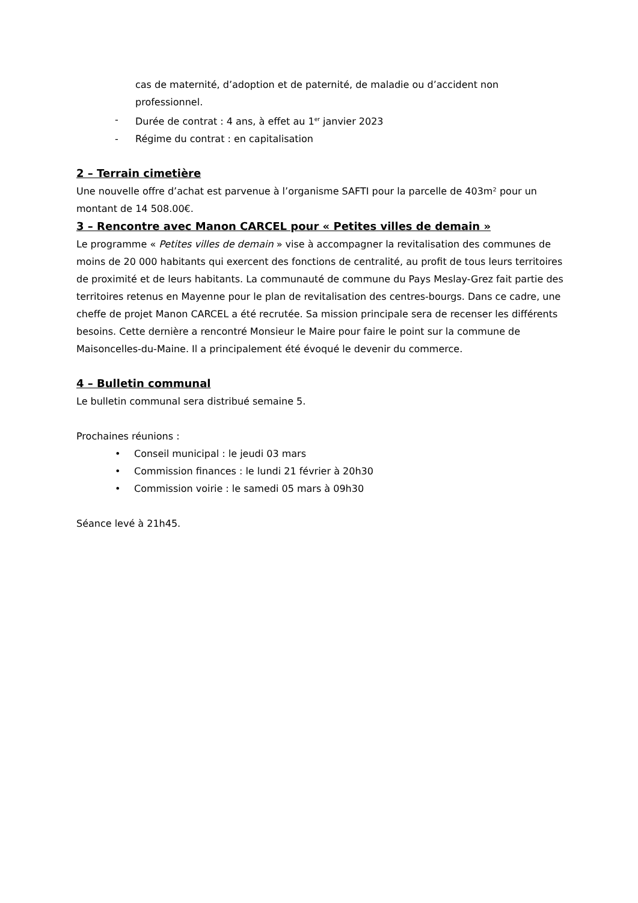cas de maternité, d’adoption et de paternité, de maladie ou d’accident non professionnel.
- Durée de contrat : 4 ans, à effet au 1<sup>er</sup> janvier 2023
- Régime du contrat : en capitalisation
2 – Terrain cimetière
Une nouvelle offre d’achat est parvenue à l’organisme SAFTI pour la parcelle de 403m² pour un montant de 14 508.00€.
3 – Rencontre avec Manon CARCEL pour « Petites villes de demain »
Le programme « Petites villes de demain » vise à accompagner la revitalisation des communes de moins de 20 000 habitants qui exercent des fonctions de centralité, au profit de tous leurs territoires de proximité et de leurs habitants. La communauté de commune du Pays Meslay-Grez fait partie des territoires retenus en Mayenne pour le plan de revitalisation des centres-bourgs. Dans ce cadre, une cheffe de projet Manon CARCEL a été recrutée. Sa mission principale sera de recenser les différents besoins. Cette dernière a rencontré Monsieur le Maire pour faire le point sur la commune de Maisoncelles-du-Maine. Il a principalement été évoqué le devenir du commerce.
4 – Bulletin communal
Le bulletin communal sera distribué semaine 5.
Prochaines réunions :
• Conseil municipal : le jeudi 03 mars
• Commission finances : le lundi 21 février à 20h30
• Commission voirie : le samedi 05 mars à 09h30
Séance levé à 21h45.